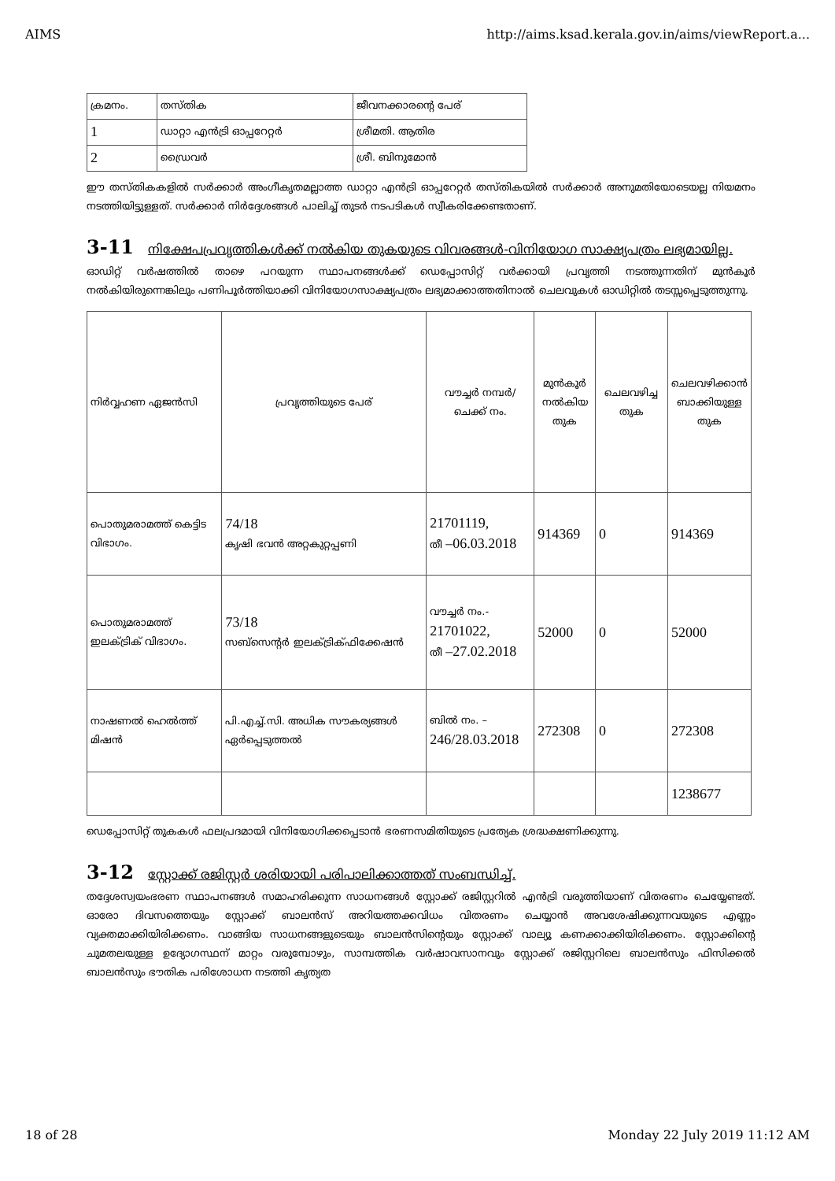AIMS http://aims.ksad.kerala.gov.in/aims/viewReport.a...
| ക്രമനം. | തസ്തിക | ജീവനക്കാരന്റെ പേര് |
| 1 | ഡാറ്റാ എൻട്രി ഓപ്പറേറ്റർ | ശ്രീമതി. ആതിര |
| 2 | ഡ്രൈവർ | ശ്രീ. ബിനുമോൻ |
ഈ തസ്തികകളിൽ സർക്കാർ അംഗീകൃതമല്ലാത്ത ഡാറ്റാ എൻട്രി ഓപ്പറേറ്റർ തസ്തികയിൽ സർക്കാർ അനുമതിയോടെയല്ല നിയമനം നടത്തിയിട്ടുള്ളത്. സർക്കാർ നിർദ്ദേശങ്ങൾ പാലിച്ച് തുടർ നടപടികൾ സ്വീകരിക്കേണ്ടതാണ്.
3-11 നിക്ഷേപപ്രവൃത്തികൾക്ക് നൽകിയ തുകയുടെ വിവരങ്ങൾ-വിനിയോഗ സാക്ഷ്യപത്രം ലഭ്യമായില്ല.
ഓഡിറ്റ് വർഷത്തിൽ താഴെ പറയുന്ന സ്ഥാപനങ്ങൾക്ക് ഡെപ്പോസിറ്റ് വർക്കായി പ്രവൃത്തി നടത്തുന്നതിന് മുൻകൂർ നൽകിയിരുന്നെങ്കിലും പണിപൂർത്തിയാക്കി വിനിയോഗസാക്ഷ്യപത്രം ലഭ്യമാക്കാത്തതിനാൽ ചെലവുകൾ ഓഡിറ്റിൽ തടസ്സപ്പെടുത്തുന്നു.
| നിർവ്വഹണ ഏജൻസി | പ്രവൃത്തിയുടെ പേര് | വൗച്ചർ നമ്പർ/ ചെക്ക് നം. | മുൻകൂർ നൽകിയ തുക | ചെലവഴിച്ച തുക | ചെലവഴിക്കാൻ ബാക്കിയുള്ള തുക |
| പൊതുമരാമത്ത് കെട്ടിട വിഭാഗം. | 74/18 കൃഷി ഭവൻ അറ്റകുറ്റപ്പണി | 21701119, തീ –06.03.2018 | 914369 | 0 | 914369 |
| പൊതുമരാമത്ത് ഇലക്ട്രിക് വിഭാഗം. | 73/18 സബ്സെന്റർ ഇലക്ട്രിക്ഫിക്കേഷൻ | വൗച്ചർ നം.- 21701022, തീ –27.02.2018 | 52000 | 0 | 52000 |
| നാഷണൽ ഹെൽത്ത് മിഷൻ | പി.എച്ച്.സി. അധിക സൗകര്യങ്ങൾ ഏർപ്പെടുത്തൽ | ബിൽ നം. – 246/28.03.2018 | 272308 | 0 | 272308 |
| | | | | | 1238677 |
ഡെപ്പോസിറ്റ് തുകകൾ ഫലപ്രദമായി വിനിയോഗിക്കപ്പെടാൻ ഭരണസമിതിയുടെ പ്രത്യേക ശ്രദ്ധക്ഷണിക്കുന്നു.
3-12 സ്റ്റോക്ക് രജിസ്റ്റർ ശരിയായി പരിപാലിക്കാത്തത് സംബന്ധിച്ച്.
തദ്ദേശസ്വയംഭരണ സ്ഥാപനങ്ങൾ സമാഹരിക്കുന്ന സാധനങ്ങൾ സ്റ്റോക്ക് രജിസ്റ്ററിൽ എൻട്രി വരുത്തിയാണ് വിതരണം ചെയ്യേണ്ടത്. ഓരോ ദിവസത്തെയും സ്റ്റോക്ക് ബാലൻസ് അറിയത്തക്കവിധം വിതരണം ചെയ്യാൻ അവശേഷിക്കുന്നവയുടെ എണ്ണം വ്യക്തമാക്കിയിരിക്കണം. വാങ്ങിയ സാധനങ്ങളുടെയും ബാലൻസിന്റെയും സ്റ്റോക്ക് വാല്യൂ കണക്കാക്കിയിരിക്കണം. സ്റ്റോക്കിന്റെ ചുമതലയുള്ള ഉദ്യോഗസ്ഥന് മാറ്റം വരുമ്പോഴും, സാമ്പത്തിക വർഷാവസാനവും സ്റ്റോക്ക് രജിസ്റ്ററിലെ ബാലൻസും ഫിസിക്കൽ ബാലൻസും ഭൗതിക പരിശോധന നടത്തി കൃത്യത
18 of 28 Monday 22 July 2019 11:12 AM